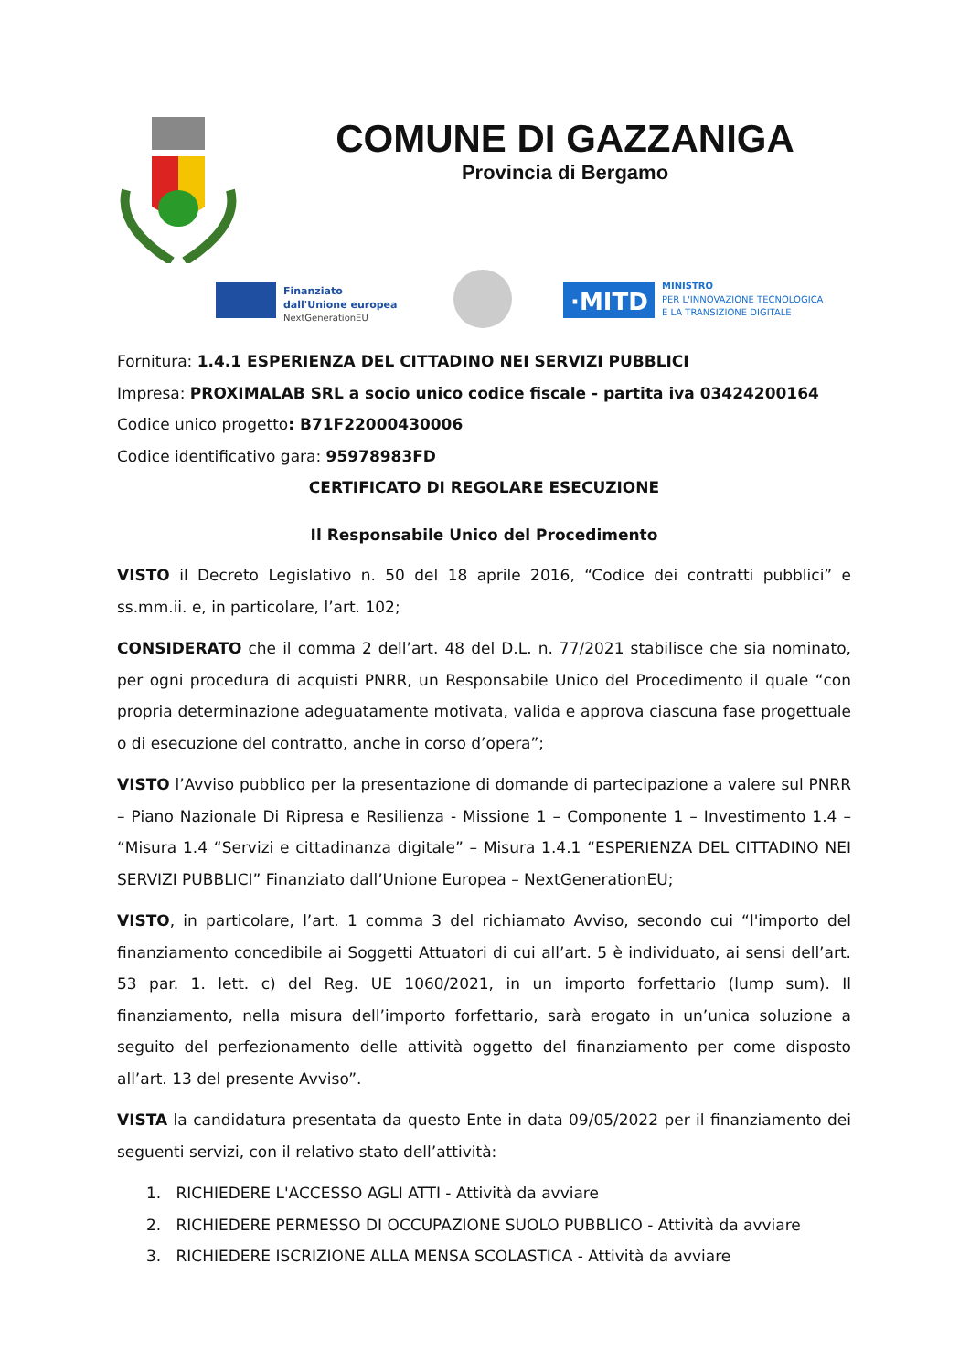COMUNE DI GAZZANIGA
Provincia di Bergamo
Finanziato
dall'Unione europea
NextGenerationEU
·MITD
MINISTRO
PER L'INNOVAZIONE TECNOLOGICA
E LA TRANSIZIONE DIGITALE
Fornitura: 1.4.1 ESPERIENZA DEL CITTADINO NEI SERVIZI PUBBLICI
Impresa: PROXIMALAB SRL a socio unico codice fiscale - partita iva 03424200164
Codice unico progetto: B71F22000430006
Codice identificativo gara: 95978983FD
CERTIFICATO DI REGOLARE ESECUZIONE
Il Responsabile Unico del Procedimento
VISTO il Decreto Legislativo n. 50 del 18 aprile 2016, “Codice dei contratti pubblici” e ss.mm.ii. e, in particolare, l’art. 102;
CONSIDERATO che il comma 2 dell’art. 48 del D.L. n. 77/2021 stabilisce che sia nominato, per ogni procedura di acquisti PNRR, un Responsabile Unico del Procedimento il quale “con propria determinazione adeguatamente motivata, valida e approva ciascuna fase progettuale o di esecuzione del contratto, anche in corso d’opera”;
VISTO l’Avviso pubblico per la presentazione di domande di partecipazione a valere sul PNRR – Piano Nazionale Di Ripresa e Resilienza - Missione 1 – Componente 1 – Investimento 1.4 – “Misura 1.4 “Servizi e cittadinanza digitale” – Misura 1.4.1 “ESPERIENZA DEL CITTADINO NEI SERVIZI PUBBLICI” Finanziato dall’Unione Europea – NextGenerationEU;
VISTO, in particolare, l’art. 1 comma 3 del richiamato Avviso, secondo cui “l'importo del finanziamento concedibile ai Soggetti Attuatori di cui all’art. 5 è individuato, ai sensi dell’art. 53 par. 1. lett. c) del Reg. UE 1060/2021, in un importo forfettario (lump sum). Il finanziamento, nella misura dell’importo forfettario, sarà erogato in un’unica soluzione a seguito del perfezionamento delle attività oggetto del finanziamento per come disposto all’art. 13 del presente Avviso”.
VISTA la candidatura presentata da questo Ente in data 09/05/2022 per il finanziamento dei seguenti servizi, con il relativo stato dell’attività:
1. RICHIEDERE L'ACCESSO AGLI ATTI - Attività da avviare
2. RICHIEDERE PERMESSO DI OCCUPAZIONE SUOLO PUBBLICO - Attività da avviare
3. RICHIEDERE ISCRIZIONE ALLA MENSA SCOLASTICA - Attività da avviare